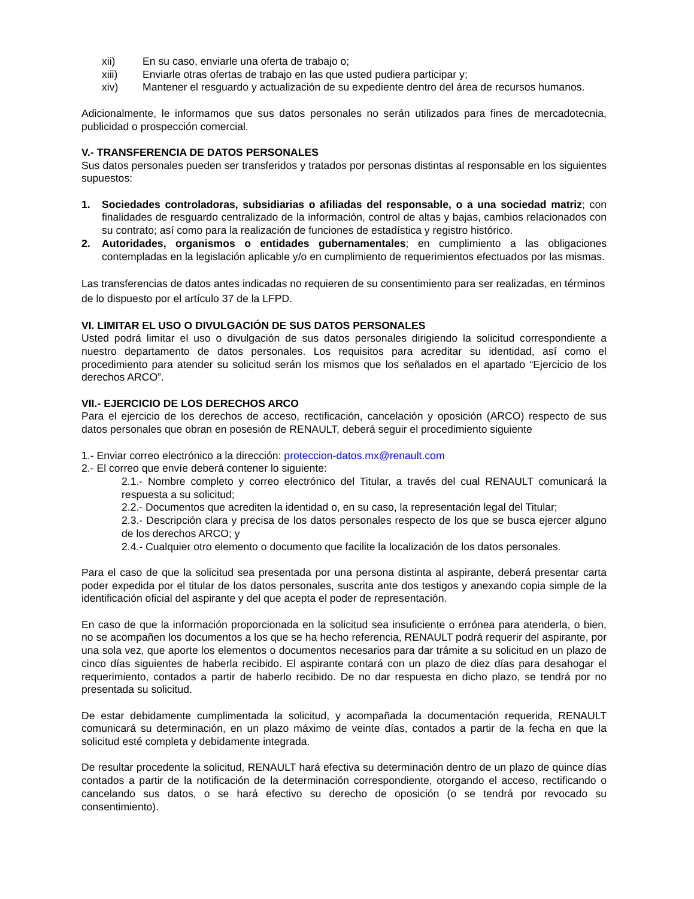xii) En su caso, enviarle una oferta de trabajo o;
xiii) Enviarle otras ofertas de trabajo en las que usted pudiera participar y;
xiv) Mantener el resguardo y actualización de su expediente dentro del área de recursos humanos.
Adicionalmente, le informamos que sus datos personales no serán utilizados para fines de mercadotecnia, publicidad o prospección comercial.
V.- TRANSFERENCIA DE DATOS PERSONALES
Sus datos personales pueden ser transferidos y tratados por personas distintas al responsable en los siguientes supuestos:
1. Sociedades controladoras, subsidiarias o afiliadas del responsable, o a una sociedad matriz; con finalidades de resguardo centralizado de la información, control de altas y bajas, cambios relacionados con su contrato; así como para la realización de funciones de estadística y registro histórico.
2. Autoridades, organismos o entidades gubernamentales; en cumplimiento a las obligaciones contempladas en la legislación aplicable y/o en cumplimiento de requerimientos efectuados por las mismas.
Las transferencias de datos antes indicadas no requieren de su consentimiento para ser realizadas, en términos de lo dispuesto por el artículo 37 de la LFPD.
VI. LIMITAR EL USO O DIVULGACIÓN DE SUS DATOS PERSONALES
Usted podrá limitar el uso o divulgación de sus datos personales dirigiendo la solicitud correspondiente a nuestro departamento de datos personales. Los requisitos para acreditar su identidad, así como el procedimiento para atender su solicitud serán los mismos que los señalados en el apartado “Ejercicio de los derechos ARCO”.
VII.- EJERCICIO DE LOS DERECHOS ARCO
Para el ejercicio de los derechos de acceso, rectificación, cancelación y oposición (ARCO) respecto de sus datos personales que obran en posesión de RENAULT, deberá seguir el procedimiento siguiente
1.- Enviar correo electrónico a la dirección: proteccion-datos.mx@renault.com
2.- El correo que envíe deberá contener lo siguiente:
2.1.- Nombre completo y correo electrónico del Titular, a través del cual RENAULT comunicará la respuesta a su solicitud;
2.2.- Documentos que acrediten la identidad o, en su caso, la representación legal del Titular;
2.3.- Descripción clara y precisa de los datos personales respecto de los que se busca ejercer alguno de los derechos ARCO; y
2.4.- Cualquier otro elemento o documento que facilite la localización de los datos personales.
Para el caso de que la solicitud sea presentada por una persona distinta al aspirante, deberá presentar carta poder expedida por el titular de los datos personales, suscrita ante dos testigos y anexando copia simple de la identificación oficial del aspirante y del que acepta el poder de representación.
En caso de que la información proporcionada en la solicitud sea insuficiente o errónea para atenderla, o bien, no se acompañen los documentos a los que se ha hecho referencia, RENAULT podrá requerir del aspirante, por una sola vez, que aporte los elementos o documentos necesarios para dar trámite a su solicitud en un plazo de cinco días siguientes de haberla recibido. El aspirante contará con un plazo de diez días para desahogar el requerimiento, contados a partir de haberlo recibido. De no dar respuesta en dicho plazo, se tendrá por no presentada su solicitud.
De estar debidamente cumplimentada la solicitud, y acompañada la documentación requerida, RENAULT comunicará su determinación, en un plazo máximo de veinte días, contados a partir de la fecha en que la solicitud esté completa y debidamente integrada.
De resultar procedente la solicitud, RENAULT hará efectiva su determinación dentro de un plazo de quince días contados a partir de la notificación de la determinación correspondiente, otorgando el acceso, rectificando o cancelando sus datos, o se hará efectivo su derecho de oposición (o se tendrá por revocado su consentimiento).